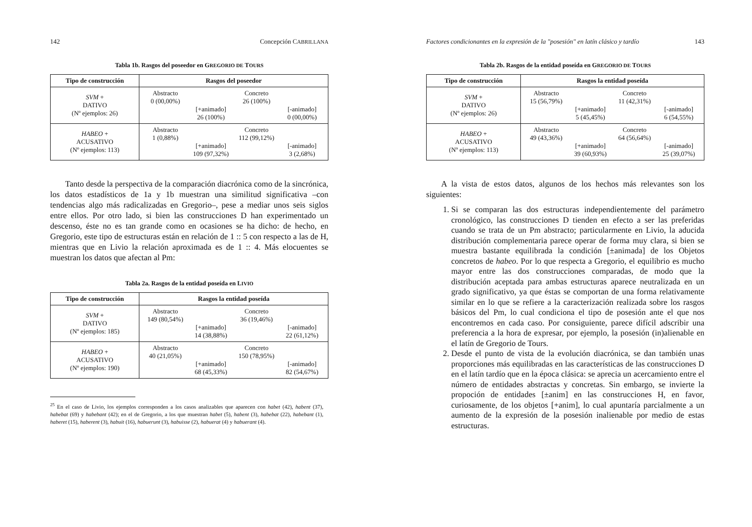142 Concepción CABRILLANA
Tabla 1b. Rasgos del poseedor en GREGORIO DE TOURS
| Tipo de construcción | Rasgos del poseedor |
| --- | --- |
| SVM + DATIVO (Nº ejemplos: 26) | Abstracto Concreto 0 (00,00%) 26 (100%) [+animado] [-animado] 26 (100%) 0 (00,00%) |
| HABEO + ACUSATIVO (Nº ejemplos: 113) | Abstracto Concreto 1 (0,88%) 112 (99,12%) [+animado] [-animado] 109 (97,32%) 3 (2,68%) |
Tanto desde la perspectiva de la comparación diacrónica como de la sincrónica, los datos estadísticos de 1a y 1b muestran una similitud significativa –con tendencias algo más radicalizadas en Gregorio–, pese a mediar unos seis siglos entre ellos. Por otro lado, si bien las construcciones D han experimentado un descenso, éste no es tan grande como en ocasiones se ha dicho: de hecho, en Gregorio, este tipo de estructuras están en relación de 1 :: 5 con respecto a las de H, mientras que en Livio la relación aproximada es de 1 :: 4. Más elocuentes se muestran los datos que afectan al Pm:
Tabla 2a. Rasgos de la entidad poseída en LIVIO
| Tipo de construcción | Rasgos la entidad poseída |
| --- | --- |
| SVM + DATIVO (Nº ejemplos: 185) | Abstracto Concreto 149 (80,54%) 36 (19,46%) [+animado] [-animado] 14 (38,88%) 22 (61,12%) |
| HABEO + ACUSATIVO (Nº ejemplos: 190) | Abstracto Concreto 40 (21,05%) 150 (78,95%) [+animado] [-animado] 68 (45,33%) 82 (54,67%) |
<sup>25</sup> En el caso de Livio, los ejemplos corresponden a los casos analizables que aparecen con habet (42), habent (37), habebat (69) y habebant (42); en el de Gregorio, a los que muestran habet (5), habent (3), habebat (22), habebant (1), haberet (15), haberent (3), habuit (16), habuerunt (3), habuisse (2), habuerat (4) y habuerant (4).
Factores condicionantes en la expresión de la "posesión" en latín clásico y tardío 143
Tabla 2b. Rasgos de la entidad poseída en GREGORIO DE TOURS
| Tipo de construcción | Rasgos la entidad poseída |
| --- | --- |
| SVM + DATIVO (Nº ejemplos: 26) | Abstracto Concreto 15 (56,79%) 11 (42,31%) [+animado] [-animado] 5 (45,45%) 6 (54,55%) |
| HABEO + ACUSATIVO (Nº ejemplos: 113) | Abstracto Concreto 49 (43,36%) 64 (56,64%) [+animado] [-animado] 39 (60,93%) 25 (39,07%) |
A la vista de estos datos, algunos de los hechos más relevantes son los siguientes:
1. Si se comparan las dos estructuras independientemente del parámetro cronológico, las construcciones D tienden en efecto a ser las preferidas cuando se trata de un Pm abstracto; particularmente en Livio, la aducida distribución complementaria parece operar de forma muy clara, si bien se muestra bastante equilibrada la condición [±animada] de los Objetos concretos de habeo. Por lo que respecta a Gregorio, el equilibrio es mucho mayor entre las dos construcciones comparadas, de modo que la distribución aceptada para ambas estructuras aparece neutralizada en un grado significativo, ya que éstas se comportan de una forma relativamente similar en lo que se refiere a la caracterización realizada sobre los rasgos básicos del Pm, lo cual condiciona el tipo de posesión ante el que nos encontremos en cada caso. Por consiguiente, parece difícil adscribir una preferencia a la hora de expresar, por ejemplo, la posesión (in)alienable en el latín de Gregorio de Tours.
2. Desde el punto de vista de la evolución diacrónica, se dan también unas proporciones más equilibradas en las características de las construcciones D en el latín tardío que en la época clásica: se aprecia un acercamiento entre el número de entidades abstractas y concretas. Sin embargo, se invierte la propoción de entidades [±anim] en las construcciones H, en favor, curiosamente, de los objetos [+anim], lo cual apuntaría parcialmente a un aumento de la expresión de la posesión inalienable por medio de estas estructuras.